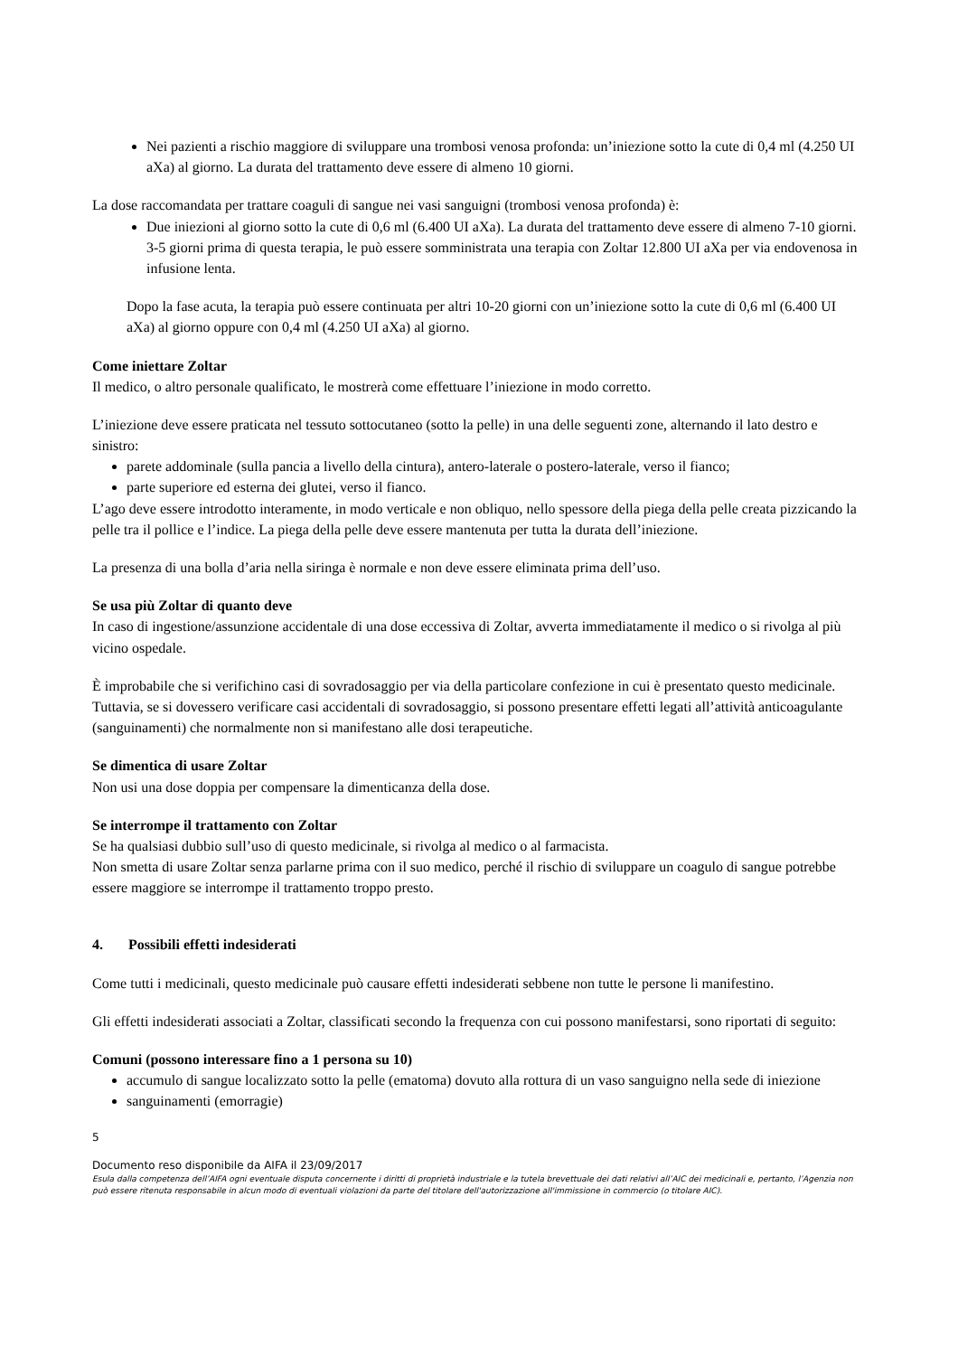Nei pazienti a rischio maggiore di sviluppare una trombosi venosa profonda: un’iniezione sotto la cute di 0,4 ml (4.250 UI aXa) al giorno. La durata del trattamento deve essere di almeno 10 giorni.
La dose raccomandata per trattare coaguli di sangue nei vasi sanguigni (trombosi venosa profonda) è:
Due iniezioni al giorno sotto la cute di 0,6 ml (6.400 UI aXa). La durata del trattamento deve essere di almeno 7-10 giorni. 3-5 giorni prima di questa terapia, le può essere somministrata una terapia con Zoltar 12.800 UI aXa per via endovenosa in infusione lenta.
Dopo la fase acuta, la terapia può essere continuata per altri 10-20 giorni con un’iniezione sotto la cute di 0,6 ml (6.400 UI aXa) al giorno oppure con 0,4 ml (4.250 UI aXa) al giorno.
Come iniettare Zoltar
Il medico, o altro personale qualificato, le mostrerà come effettuare l’iniezione in modo corretto.
L’iniezione deve essere praticata nel tessuto sottocutaneo (sotto la pelle) in una delle seguenti zone, alternando il lato destro e sinistro:
parete addominale (sulla pancia a livello della cintura), antero-laterale o postero-laterale, verso il fianco;
parte superiore ed esterna dei glutei, verso il fianco.
L’ago deve essere introdotto interamente, in modo verticale e non obliquo, nello spessore della piega della pelle creata pizzicando la pelle tra il pollice e l’indice. La piega della pelle deve essere mantenuta per tutta la durata dell’iniezione.
La presenza di una bolla d’aria nella siringa è normale e non deve essere eliminata prima dell’uso.
Se usa più Zoltar di quanto deve
In caso di ingestione/assunzione accidentale di una dose eccessiva di Zoltar, avverta immediatamente il medico o si rivolga al più vicino ospedale.
È improbabile che si verifichino casi di sovradosaggio per via della particolare confezione in cui è presentato questo medicinale. Tuttavia, se si dovessero verificare casi accidentali di sovradosaggio, si possono presentare effetti legati all’attività anticoagulante (sanguinamenti) che normalmente non si manifestano alle dosi terapeutiche.
Se dimentica di usare Zoltar
Non usi una dose doppia per compensare la dimenticanza della dose.
Se interrompe il trattamento con Zoltar
Se ha qualsiasi dubbio sull’uso di questo medicinale, si rivolga al medico o al farmacista.
Non smetta di usare Zoltar senza parlarne prima con il suo medico, perché il rischio di sviluppare un coagulo di sangue potrebbe essere maggiore se interrompe il trattamento troppo presto.
4. Possibili effetti indesiderati
Come tutti i medicinali, questo medicinale può causare effetti indesiderati sebbene non tutte le persone li manifestino.
Gli effetti indesiderati associati a Zoltar, classificati secondo la frequenza con cui possono manifestarsi, sono riportati di seguito:
Comuni (possono interessare fino a 1 persona su 10)
accumulo di sangue localizzato sotto la pelle (ematoma) dovuto alla rottura di un vaso sanguigno nella sede di iniezione
sanguinamenti (emorragie)
5
Documento reso disponibile da AIFA il 23/09/2017
Esula dalla competenza dell’AIFA ogni eventuale disputa concernente i diritti di proprietà industriale e la tutela brevettuale dei dati relativi all’AIC dei medicinali e, pertanto, l’Agenzia non può essere ritenuta responsabile in alcun modo di eventuali violazioni da parte del titolare dell'autorizzazione all'immissione in commercio (o titolare AIC).